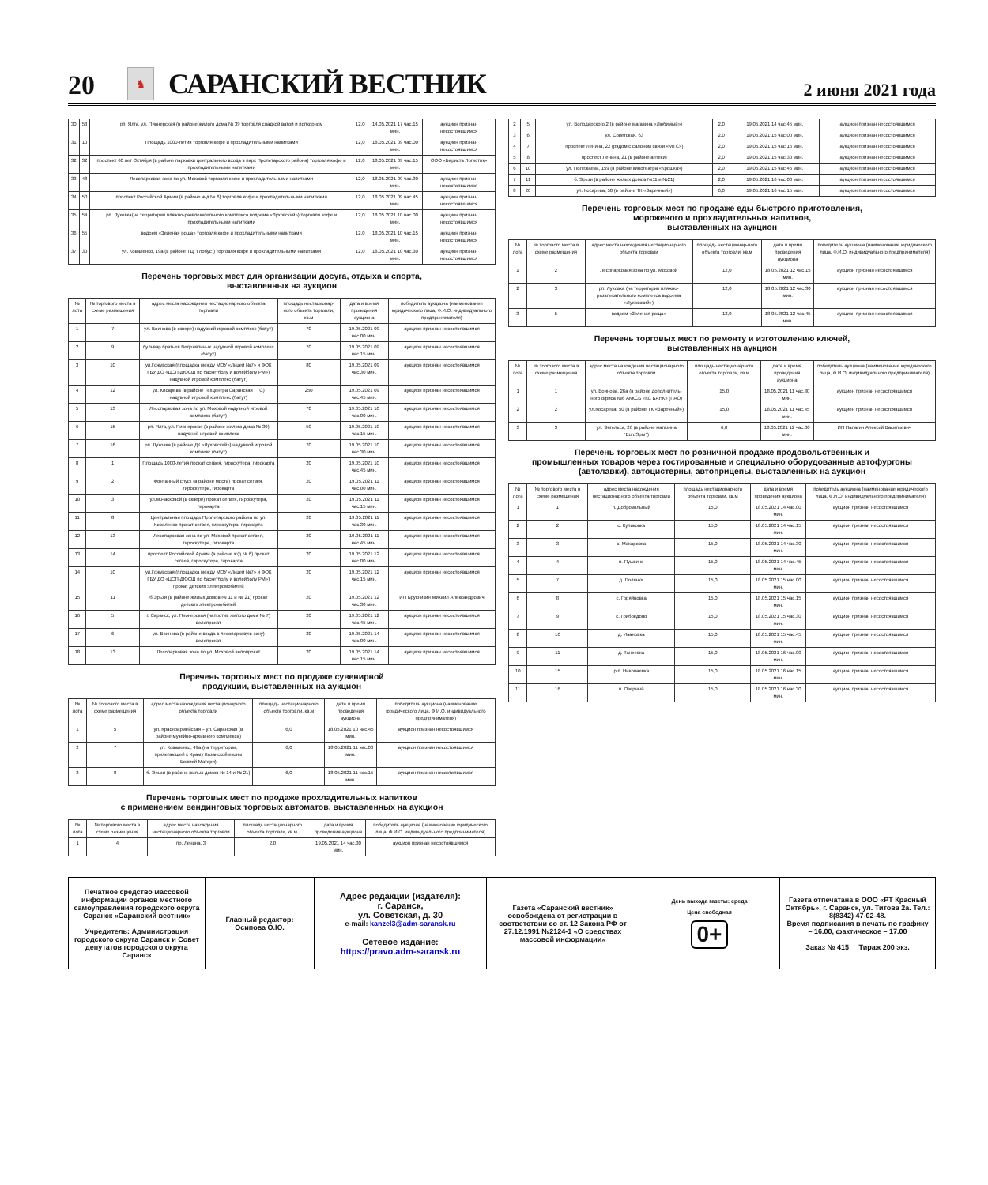20
♞
САРАНСКИЙ ВЕСТНИК
2 июня 2021 года
| 30 | 58 | рп. Ялга, ул. Пионерская (в районе жилого дома № 39 торговля сладкой ватой и попкорном | 12,0 | 14.05.2021 17 час.15 мин. | аукцион признан несостоявшимся |
| 31 | 10 | Площадь 1000-летия торговля кофе и прохладительными напитками | 12,0 | 18.05.2021 09 час.00 мин. | аукцион признан несостоявшимся |
| 32 | 32 | проспект 60 лет Октября (в районе парковки центрального входа в парк Пролетарского района) торговля кофе и прохладительными напитками | 12,0 | 18.05.2021 09 час.15 мин. | ООО «Бариста Логистик» |
| 33 | 48 | Лесопарковая зона по ул. Моховой торговля кофе и прохладительными напитками | 12,0 | 18.05.2021 09 час.30 мин. | аукцион признан несостоявшимся |
| 34 | 50 | проспект Российской Армии (в районе ж/д № 6) торговля кофе и прохладительными напитками | 12,0 | 18.05.2021 09 час.45 мин. | аукцион признан несостоявшимся |
| 35 | 54 | рп. Луховка(на территории пляжно-развлекательного комплекса водоема «Луховский») торговля кофе и прохладительными напитками | 12,0 | 18.05.2021 10 час.00 мин. | аукцион признан несостоявшимся |
| 36 | 55 | водоем «Зеленая роща» торговля кофе и прохладительными напитками | 12,0 | 18.05.2021 10 час.15 мин. | аукцион признан несостоявшимся |
| 37 | 30 | ул. Коваленко, 19а (в районе ТЦ "Глобус") торговля кофе и прохладительными напитками | 12,0 | 18.05.2021 10 час.30 мин. | аукцион признан несостоявшимся |
Перечень торговых мест для организации досуга, отдыха и спорта,
выставленных на аукцион
| № лота | № торгового места в схеме размещения | адрес места нахождения нестационарного объекта торговли | площадь нестационар-ного объекта торговли, кв.м | дата и время проведения аукциона | победитель аукциона (наименование юридического лица, Ф.И.О. индивидуального предпринимателя) |
| --- | --- | --- | --- | --- | --- |
| 1 | 7 | ул. Воинова (в сквере) надувной игровой комплекс (батут) | 70 | 19.05.2021 09 час.00 мин. | аукцион признан несостоявшимся |
| 2 | 9 | бульвар братьев Веденяпиных надувной игровой комплекс (батут) | 70 | 19.05.2021 09 час.15 мин. | аукцион признан несостоявшимся |
| 3 | 10 | ул.Гожувская (площадка между МОУ «Лицей №7» и ФОК ГБУ ДО «ЦСП-ДЮСШ по баскетболу и волейболу РМ») надувной игровой комплекс (батут) | 80 | 19.05.2021 09 час.30 мин. | аукцион признан несостоявшимся |
| 4 | 12 | ул. Косарева (в районе Техцентра Саранская ГТС) надувной игровой комплекс (батут) | 250 | 19.05.2021 09 час.45 мин. | аукцион признан несостоявшимся |
| 5 | 13 | Лесопарковая зона по ул. Моховой надувной игровой комплекс (батут) | 70 | 19.05.2021 10 час.00 мин. | аукцион признан несостоявшимся |
| 6 | 15 | рп. Ялга, ул. Пионерская (в районе жилого дома № 39) надувной игровой комплекс | 50 | 19.05.2021 10 час.15 мин. | аукцион признан несостоявшимся |
| 7 | 16 | рп. Луховка (в районе ДК «Луховский») надувной игровой комплекс (батут) | 70 | 19.05.2021 10 час.30 мин. | аукцион признан несостоявшимся |
| 8 | 1 | Площадь 1000-летия прокат сегвея, гироскутера, гирокарта | 20 | 19.05.2021 10 час.45 мин. | аукцион признан несостоявшимся |
| 9 | 2 | Фонтанный спуск (в районе моста) прокат сегвея, гироскутера, гирокарта | 20 | 19.05.2021 11 час.00 мин. | аукцион признан несостоявшимся |
| 10 | 3 | ул.М.Расковой (в сквере) прокат сегвея, гироскутера, гирокарта | 20 | 19.05.2021 11 час.15 мин. | аукцион признан несостоявшимся |
| 11 | 8 | Центральная площадь Пролетарского района по ул. Коваленко прокат сегвея, гироскутера, гирокарта | 20 | 19.05.2021 11 час.30 мин. | аукцион признан несостоявшимся |
| 12 | 13 | Лесопарковая зона по ул. Моховой прокат сегвея, гироскутера, гирокарта | 20 | 19.05.2021 11 час.45 мин. | аукцион признан несостоявшимся |
| 13 | 14 | проспект Российской Армии (в районе ж/д № 6) прокат сегвея, гироскутера, гирокарта | 20 | 19.05.2021 12 час.00 мин. | аукцион признан несостоявшимся |
| 14 | 10 | ул.Гожувская (площадка между МОУ «Лицей №7» и ФОК ГБУ ДО «ЦСП-ДЮСШ по баскетболу и волейболу РМ») прокат детских электромобилей | 20 | 19.05.2021 12 час.15 мин. | аукцион признан несостоявшимся |
| 15 | 11 | б.Эрьзи (в районе жилых домов № 11 и № 21) прокат детских электромобилей | 20 | 19.05.2021 12 час.30 мин. | ИП Брусникин Михаил Александрович |
| 16 | 5 | г. Саранск, ул. Пионерская (напротив жилого дома № 7) велопрокат | 20 | 19.05.2021 12 час.45 мин. | аукцион признан несостоявшимся |
| 17 | 6 | ул. Воинова (в районе входа в лесопарковую зону) велопрокат | 20 | 19.05.2021 14 час.00 мин. | аукцион признан несостоявшимся |
| 18 | 13 | Лесопарковая зона по ул. Моховой велопрокат | 20 | 19.05.2021 14 час.15 мин. | аукцион признан несостоявшимся |
Перечень торговых мест по продаже сувенирной
продукции, выставленных на аукцион
| № лота | № торгового места в схеме размещения | адрес места нахождения нестационарного объекта торговли | площадь нестационарного объекта торговли, кв.м | дата и время проведения аукциона | победитель аукциона (наименование юридического лица, Ф.И.О. индивидуального предпринимателя) |
| --- | --- | --- | --- | --- | --- |
| 1 | 5 | ул. Красноармейская – ул. Саранская (в районе музейно-архивного комплекса) | 6,0 | 18.05.2021 10 час.45 мин. | аукцион признан несостоявшимся |
| 2 | 7 | ул. Коваленко, 49а (на территории, прилегающей к Храму Казанской иконы Божией Матери) | 6,0 | 18.05.2021 11 час.00 мин. | аукцион признан несостоявшимся |
| 3 | 8 | б. Эрьзи (в районе жилых домов № 14 и № 21) | 6,0 | 18.05.2021 11 час.15 мин. | аукцион признан несостоявшимся |
Перечень торговых мест по продаже прохладительных напитков
с применением вендинговых торговых автоматов, выставленных на аукцион
| № лота | № торгового места в схеме размещения | адрес места нахождения нестационарного объекта торговли | площадь нестационарного объекта торговли, кв.м. | дата и время проведения аукциона | победитель аукциона (наименование юридического лица, Ф.И.О. индивидуального предпринимателя) |
| --- | --- | --- | --- | --- | --- |
| 1 | 4 | пр. Ленина, 3 | 2,0 | 19.05.2021 14 час.30 мин. | аукцион признан несостоявшимся |
| 2 | 5 | ул. Володарского,2 (в районе магазина «Любимый») | 2,0 | 19.05.2021 14 час.45 мин. | аукцион признан несостоявшимся |
| 3 | 6 | ул. Советская, 63 | 2,0 | 19.05.2021 15 час.00 мин. | аукцион признан несостоявшимся |
| 4 | 7 | проспект Ленина, 22 (рядом с салоном связи «МТС») | 2,0 | 19.05.2021 15 час.15 мин. | аукцион признан несостоявшимся |
| 5 | 8 | проспект Ленина, 21 (в районе аптеки) | 2,0 | 19.05.2021 15 час.30 мин. | аукцион признан несостоявшимся |
| 6 | 10 | ул. Полежаева, 159 (в районе кинотеатра «Крошка») | 2,0 | 19.05.2021 15 час.45 мин. | аукцион признан несостоявшимся |
| 7 | 11 | б. Эрьзи (в районе жилых домов №11 и №21) | 2,0 | 19.05.2021 16 час.00 мин. | аукцион признан несостоявшимся |
| 8 | 20 | ул. Косарева, 50 (в районе ТК «Заречный») | 6,0 | 19.05.2021 16 час.15 мин. | аукцион признан несостоявшимся |
Перечень торговых мест по продаже еды быстрого приготовления,
мороженого и прохладительных напитков,
выставленных на аукцион
| № лота | № торгового места в схеме размещения | адрес места нахождения нестационарного объекта торговли | площадь нестационар-ного объекта торговли, кв.м | дата и время проведения аукциона | победитель аукциона (наименование юридического лица, Ф.И.О. индивидуального предпринимателя) |
| --- | --- | --- | --- | --- | --- |
| 1 | 2 | Лесопарковая зона по ул. Моховой | 12,0 | 18.05.2021 12 час.15 мин. | аукцион признан несостоявшимся |
| 2 | 3 | рп. Луховка (на территории пляжно-развлекательного комплекса водоема «Луховский») | 12,0 | 18.05.2021 12 час.30 мин. | аукцион признан несостоявшимся |
| 3 | 5 | водоем «Зеленая роща» | 12,0 | 18.05.2021 12 час.45 мин. | аукцион признан несостоявшимся |
Перечень торговых мест по ремонту и изготовлению ключей,
выставленных на аукцион
| № лота | № торгового места в схеме размещения | адрес места нахождения нестационарного объекта торговли | площадь нестационарного объекта торговли, кв.м | дата и время проведения аукциона | победитель аукциона (наименование юридического лица, Ф.И.О. индивидуального предпринимателя) |
| --- | --- | --- | --- | --- | --- |
| 1 | 1 | ул. Воинова, 26а (в районе дополнитель-ного офиса №6 АККСБ «КС БАНК» (ПАО) | 15,0 | 18.05.2021 11 час.30 мин. | аукцион признан несостоявшимся |
| 2 | 2 | ул.Косарева, 50 (в районе ТК «Заречный») | 15,0 | 18.05.2021 11 час.45 мин. | аукцион признан несостоявшимся |
| 3 | 3 | ул. Энгельса, 26 (в районе магазина "EuroSpar") | 6,0 | 18.05.2021 12 час.00 мин. | ИП Палагин Алексей Васильевич |
Перечень торговых мест по розничной продаже продовольственных и
промышленных товаров через гостированные и специально оборудованные автофургоны
(автолавки), автоцистерны, автоприцепы, выставленных на аукцион
| № лота | № торгового места в схеме размещения | адрес места нахождения нестационарного объекта торговли | площадь нестационарного объекта торговли, кв.м | дата и время проведения аукциона | победитель аукциона (наименование юридического лица, Ф.И.О. индивидуального предпринимателя) |
| --- | --- | --- | --- | --- | --- |
| 1 | 1 | п. Добровольный | 15,0 | 18.05.2021 14 час.00 мин. | аукцион признан несостоявшимся |
| 2 | 2 | с. Куликовка | 15,0 | 18.05.2021 14 час.15 мин. | аукцион признан несостоявшимся |
| 3 | 3 | с. Макаровка | 15,0 | 18.05.2021 14 час.30 мин. | аукцион признан несостоявшимся |
| 4 | 4 | п. Пушкино | 15,0 | 18.05.2021 14 час.45 мин. | аукцион признан несостоявшимся |
| 5 | 7 | д. Полянки | 15,0 | 18.05.2021 15 час.00 мин. | аукцион признан несостоявшимся |
| 6 | 8 | с. Горяйновка | 15,0 | 18.05.2021 15 час.15 мин. | аукцион признан несостоявшимся |
| 7 | 9 | с. Грибоедово | 15,0 | 18.05.2021 15 час.30 мин. | аукцион признан несостоявшимся |
| 8 | 10 | д. Ивановка | 15,0 | 18.05.2021 15 час.45 мин. | аукцион признан несостоявшимся |
| 9 | 11 | д. Танеевка | 15,0 | 18.05.2021 16 час.00 мин. | аукцион признан несостоявшимся |
| 10 | 15 | р.п. Николаевка | 15,0 | 18.05.2021 16 час.15 мин. | аукцион признан несостоявшимся |
| 11 | 16 | п. Озерный | 15,0 | 18.05.2021 16 час.30 мин. | аукцион признан несостоявшимся |
Печатное средство массовой информации органов местного самоуправления городского округа Саранск «Саранский вестник»
Учредитель: Администрация городского округа Саранск и Совет депутатов городского округа Саранск
Главный редактор:
Осипова О.Ю.
Адрес редакции (издателя):
г. Саранск,
ул. Советская, д. 30
e-mail: kanzel3@adm-saransk.ru
Сетевое издание:
https://pravo.adm-saransk.ru
Газета «Саранский вестник» освобождена от регистрации в соответствии со ст. 12 Закона РФ от 27.12.1991 №2124-1 «О средствах массовой информации»
День выхода газеты: среда
Цена свободная
0+
Газета отпечатана в ООО «РТ Красный Октябрь», г. Саранск, ул. Титова 2а. Тел.: 8(8342) 47-02-48.
Время подписания в печать по графику – 16.00, фактическое – 17.00
Заказ № 415 Тираж 200 экз.